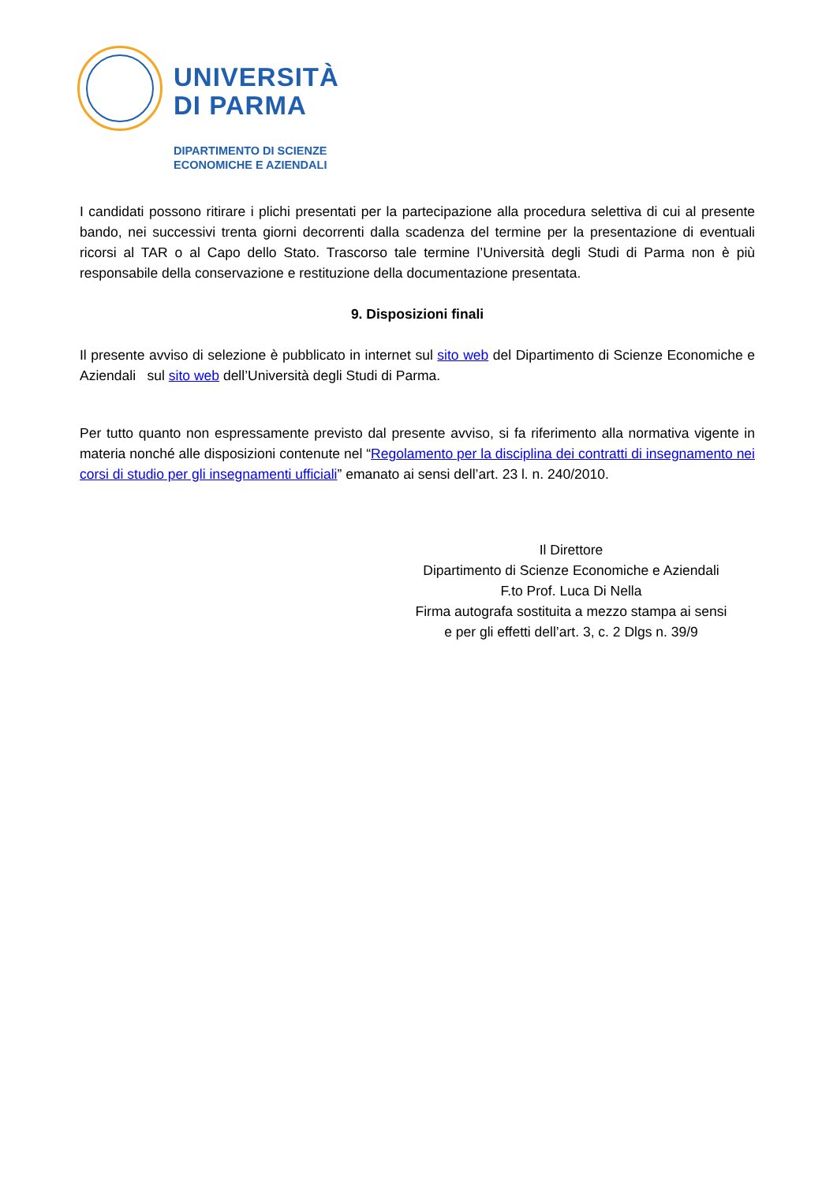UNIVERSITÀ
DI PARMA
DIPARTIMENTO DI SCIENZE
ECONOMICHE E AZIENDALI
I candidati possono ritirare i plichi presentati per la partecipazione alla procedura selettiva di cui al presente bando, nei successivi trenta giorni decorrenti dalla scadenza del termine per la presentazione di eventuali ricorsi al TAR o al Capo dello Stato. Trascorso tale termine l’Università degli Studi di Parma non è più responsabile della conservazione e restituzione della documentazione presentata.
9. Disposizioni finali
Il presente avviso di selezione è pubblicato in internet sul sito web del Dipartimento di Scienze Economiche e Aziendali sul sito web dell’Università degli Studi di Parma.
Per tutto quanto non espressamente previsto dal presente avviso, si fa riferimento alla normativa vigente in materia nonché alle disposizioni contenute nel “Regolamento per la disciplina dei contratti di insegnamento nei corsi di studio per gli insegnamenti ufficiali” emanato ai sensi dell’art. 23 l. n. 240/2010.
Il Direttore
Dipartimento di Scienze Economiche e Aziendali
F.to Prof. Luca Di Nella
Firma autografa sostituita a mezzo stampa ai sensi
e per gli effetti dell’art. 3, c. 2 Dlgs n. 39/9